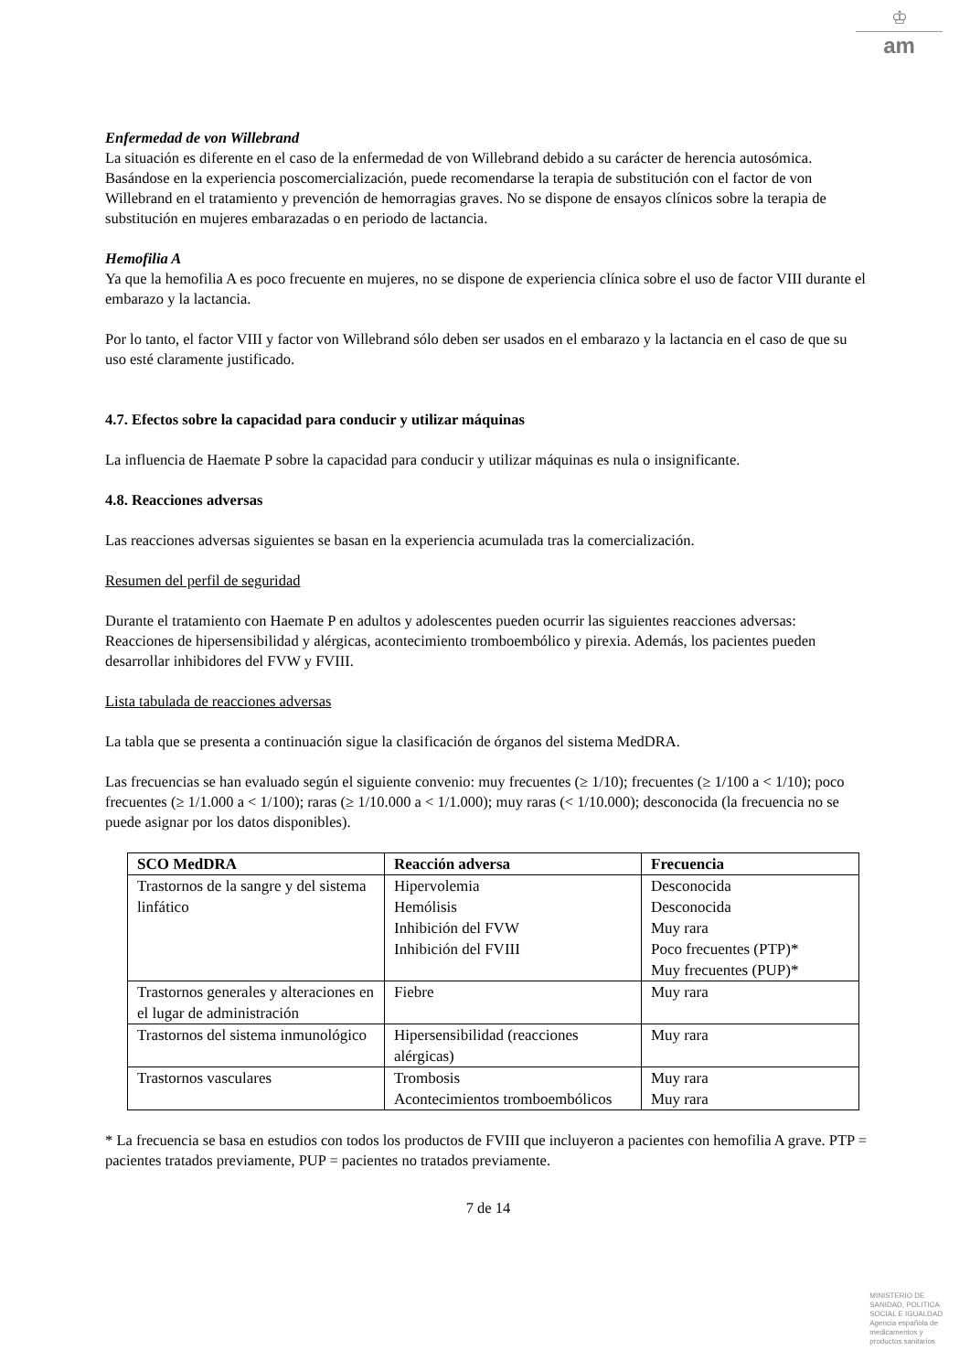♔
am
Enfermedad de von Willebrand
La situación es diferente en el caso de la enfermedad de von Willebrand debido a su carácter de herencia autosómica. Basándose en la experiencia poscomercialización, puede recomendarse la terapia de substitución con el factor de von Willebrand en el tratamiento y prevención de hemorragias graves. No se dispone de ensayos clínicos sobre la terapia de substitución en mujeres embarazadas o en periodo de lactancia.
Hemofilia A
Ya que la hemofilia A es poco frecuente en mujeres, no se dispone de experiencia clínica sobre el uso de factor VIII durante el embarazo y la lactancia.
Por lo tanto, el factor VIII y factor von Willebrand sólo deben ser usados en el embarazo y la lactancia en el caso de que su uso esté claramente justificado.
4.7. Efectos sobre la capacidad para conducir y utilizar máquinas
La influencia de Haemate P sobre la capacidad para conducir y utilizar máquinas es nula o insignificante.
4.8. Reacciones adversas
Las reacciones adversas siguientes se basan en la experiencia acumulada tras la comercialización.
Resumen del perfil de seguridad
Durante el tratamiento con Haemate P en adultos y adolescentes pueden ocurrir las siguientes reacciones adversas:
Reacciones de hipersensibilidad y alérgicas, acontecimiento tromboembólico y pirexia. Además, los pacientes pueden desarrollar inhibidores del FVW y FVIII.
Lista tabulada de reacciones adversas
La tabla que se presenta a continuación sigue la clasificación de órganos del sistema MedDRA.
Las frecuencias se han evaluado según el siguiente convenio: muy frecuentes (≥ 1/10); frecuentes (≥ 1/100 a < 1/10); poco frecuentes (≥ 1/1.000 a < 1/100); raras (≥ 1/10.000 a < 1/1.000); muy raras (< 1/10.000); desconocida (la frecuencia no se puede asignar por los datos disponibles).
| SCO MedDRA | Reacción adversa | Frecuencia |
| --- | --- | --- |
| Trastornos de la sangre y del sistema linfático | Hipervolemia Hemólisis Inhibición del FVW Inhibición del FVIII | Desconocida Desconocida Muy rara Poco frecuentes (PTP)* Muy frecuentes (PUP)* |
| Trastornos generales y alteraciones en el lugar de administración | Fiebre | Muy rara |
| Trastornos del sistema inmunológico | Hipersensibilidad (reacciones alérgicas) | Muy rara |
| Trastornos vasculares | Trombosis Acontecimientos tromboembólicos | Muy rara Muy rara |
* La frecuencia se basa en estudios con todos los productos de FVIII que incluyeron a pacientes con hemofilia A grave. PTP = pacientes tratados previamente, PUP = pacientes no tratados previamente.
7 de 14
MINISTERIO DE
SANIDAD, POLITICA
SOCIAL E IGUALDAD
Agencia española de
medicamentos y
productos sanitarios